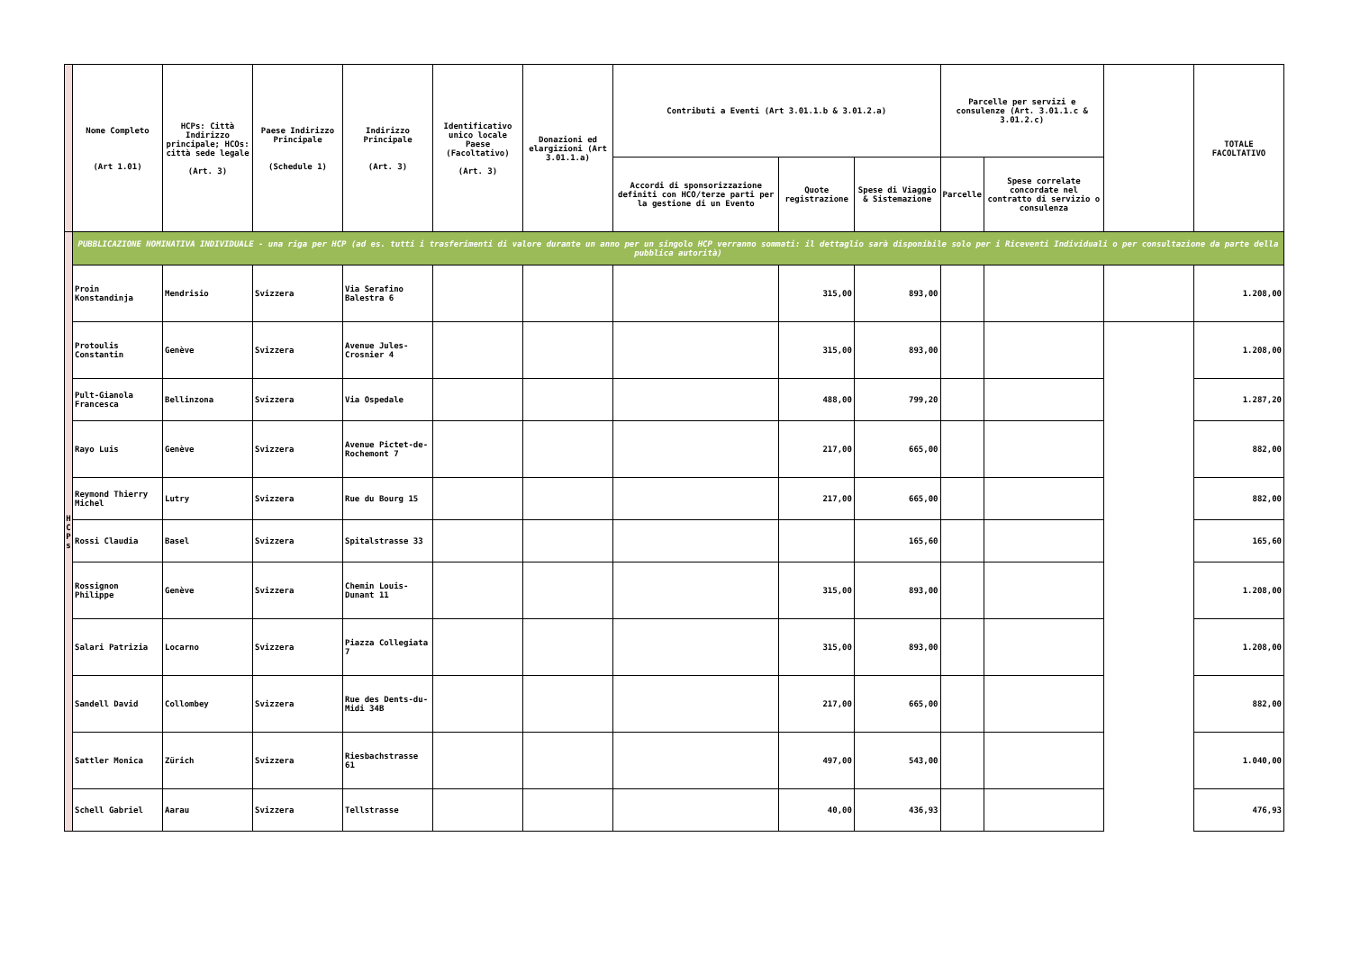| | Nome Completo (Art 1.01) | HCPs: Città Indirizzo principale; HCOs: città sede legale (Art. 3) | Paese Indirizzo Principale (Schedule 1) | Indirizzo Principale (Art. 3) | Identificativo unico locale Paese (Facoltativo) (Art. 3) | Donazioni ed elargizioni (Art 3.01.1.a) | Contributi a Eventi (Art 3.01.1.b & 3.01.2.a) | | | Parcelle per servizi e consulenze (Art. 3.01.1.c & 3.01.2.c) | | | TOTALE FACOLTATIVO |
| --- | --- | --- | --- | --- | --- | --- | --- | --- | --- | --- | --- | --- | --- |
| | | | | | | | Accordi di sponsorizzazione definiti con HCO/terze parti per la gestione di un Evento | Quote registrazione | Spese di Viaggio & Sistemazione | Parcelle | Spese correlate concordate nel contratto di servizio o consulenza | | |
| H C P s | PUBBLICAZIONE NOMINATIVA INDIVIDUALE - una riga per HCP (ad es. tutti i trasferimenti di valore durante un anno per un singolo HCP verranno sommati: il dettaglio sarà disponibile solo per i Riceventi Individuali o per consultazione da parte della pubblica autorità) | | | | | | | | | | | | |
| | Proin Konstandinja | Mendrisio | Svizzera | Via Serafino Balestra 6 | | | | 315,00 | 893,00 | | | | 1.208,00 |
| | Protoulis Constantin | Genève | Svizzera | Avenue Jules-Crosnier 4 | | | | 315,00 | 893,00 | | | | 1.208,00 |
| | Pult-Gianola Francesca | Bellinzona | Svizzera | Via Ospedale | | | | 488,00 | 799,20 | | | | 1.287,20 |
| | Rayo Luis | Genève | Svizzera | Avenue Pictet-de-Rochemont 7 | | | | 217,00 | 665,00 | | | | 882,00 |
| | Reymond Thierry Michel | Lutry | Svizzera | Rue du Bourg 15 | | | | 217,00 | 665,00 | | | | 882,00 |
| | Rossi Claudia | Basel | Svizzera | Spitalstrasse 33 | | | | | 165,60 | | | | 165,60 |
| | Rossignon Philippe | Genève | Svizzera | Chemin Louis-Dunant 11 | | | | 315,00 | 893,00 | | | | 1.208,00 |
| | Salari Patrizia | Locarno | Svizzera | Piazza Collegiata 7 | | | | 315,00 | 893,00 | | | | 1.208,00 |
| | Sandell David | Collombey | Svizzera | Rue des Dents-du-Midi 34B | | | | 217,00 | 665,00 | | | | 882,00 |
| | Sattler Monica | Zürich | Svizzera | Riesbachstrasse 61 | | | | 497,00 | 543,00 | | | | 1.040,00 |
| | Schell Gabriel | Aarau | Svizzera | Tellstrasse | | | | 40,00 | 436,93 | | | | 476,93 |